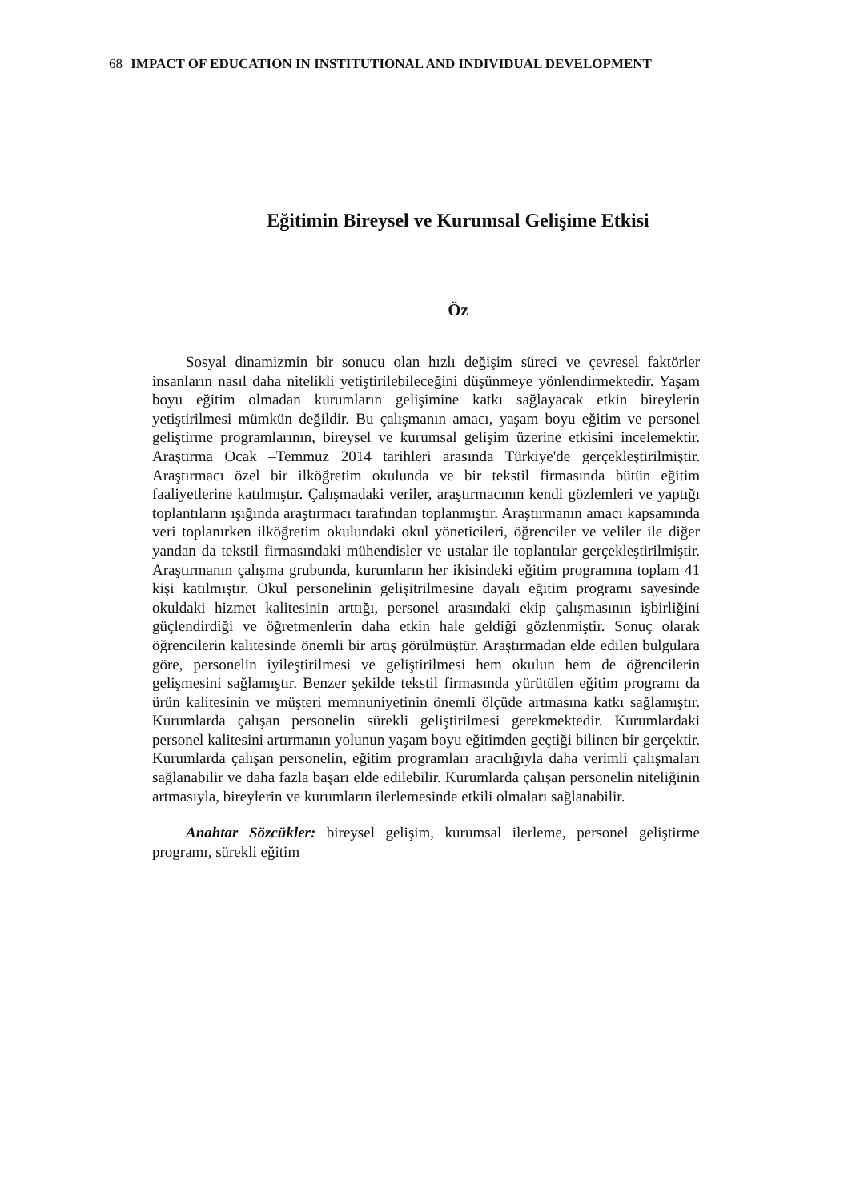68 IMPACT OF EDUCATION IN INSTITUTIONAL AND INDIVIDUAL DEVELOPMENT
Eğitimin Bireysel ve Kurumsal Gelişime Etkisi
Öz
Sosyal dinamizmin bir sonucu olan hızlı değişim süreci ve çevresel faktörler insanların nasıl daha nitelikli yetiştirilebileceğini düşünmeye yönlendirmektedir. Yaşam boyu eğitim olmadan kurumların gelişimine katkı sağlayacak etkin bireylerin yetiştirilmesi mümkün değildir. Bu çalışmanın amacı, yaşam boyu eğitim ve personel geliştirme programlarının, bireysel ve kurumsal gelişim üzerine etkisini incelemektir. Araştırma Ocak –Temmuz 2014 tarihleri arasında Türkiye'de gerçekleştirilmiştir. Araştırmacı özel bir ilköğretim okulunda ve bir tekstil firmasında bütün eğitim faaliyetlerine katılmıştır. Çalışmadaki veriler, araştırmacının kendi gözlemleri ve yaptığı toplantıların ışığında araştırmacı tarafından toplanmıştır. Araştırmanın amacı kapsamında veri toplanırken ilköğretim okulundaki okul yöneticileri, öğrenciler ve veliler ile diğer yandan da tekstil firmasındaki mühendisler ve ustalar ile toplantılar gerçekleştirilmiştir. Araştırmanın çalışma grubunda, kurumların her ikisindeki eğitim programına toplam 41 kişi katılmıştır. Okul personelinin gelişitrilmesine dayalı eğitim programı sayesinde okuldaki hizmet kalitesinin arttığı, personel arasındaki ekip çalışmasının işbirliğini güçlendirdiği ve öğretmenlerin daha etkin hale geldiği gözlenmiştir. Sonuç olarak öğrencilerin kalitesinde önemli bir artış görülmüştür. Araştırmadan elde edilen bulgulara göre, personelin iyileştirilmesi ve geliştirilmesi hem okulun hem de öğrencilerin gelişmesini sağlamıştır. Benzer şekilde tekstil firmasında yürütülen eğitim programı da ürün kalitesinin ve müşteri memnuniyetinin önemli ölçüde artmasına katkı sağlamıştır. Kurumlarda çalışan personelin sürekli geliştirilmesi gerekmektedir. Kurumlardaki personel kalitesini artırmanın yolunun yaşam boyu eğitimden geçtiği bilinen bir gerçektir. Kurumlarda çalışan personelin, eğitim programları aracılığıyla daha verimli çalışmaları sağlanabilir ve daha fazla başarı elde edilebilir. Kurumlarda çalışan personelin niteliğinin artmasıyla, bireylerin ve kurumların ilerlemesinde etkili olmaları sağlanabilir.
Anahtar Sözcükler: bireysel gelişim, kurumsal ilerleme, personel geliştirme programı, sürekli eğitim